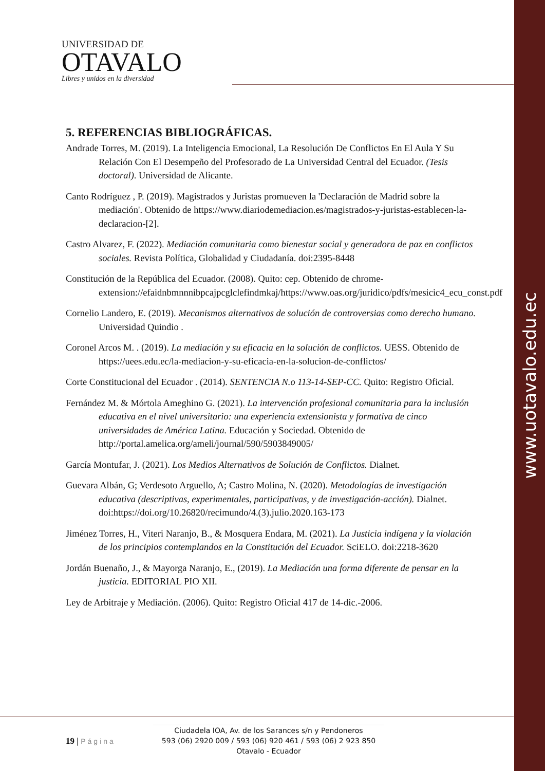www.uotavalo.edu.ec
UNIVERSIDAD DE
OTAVALO
Libres y unidos en la diversidad
5. REFERENCIAS BIBLIOGRÁFICAS.
Andrade Torres, M. (2019). La Inteligencia Emocional, La Resolución De Conflictos En El Aula Y Su Relación Con El Desempeño del Profesorado de La Universidad Central del Ecuador. (Tesis doctoral). Universidad de Alicante.
Canto Rodríguez , P. (2019). Magistrados y Juristas promueven la 'Declaración de Madrid sobre la mediación'. Obtenido de https://www.diariodemediacion.es/magistrados-y-juristas-establecen-la-declaracion-[2].
Castro Alvarez, F. (2022). Mediación comunitaria como bienestar social y generadora de paz en conflictos sociales. Revista Política, Globalidad y Ciudadanía. doi:2395-8448
Constitución de la República del Ecuador. (2008). Quito: cep. Obtenido de chrome-extension://efaidnbmnnnibpcajpcglclefindmkaj/https://www.oas.org/juridico/pdfs/mesicic4_ecu_const.pdf
Cornelio Landero, E. (2019). Mecanismos alternativos de solución de controversias como derecho humano. Universidad Quindio .
Coronel Arcos M. . (2019). La mediación y su eficacia en la solución de conflictos. UESS. Obtenido de https://uees.edu.ec/la-mediacion-y-su-eficacia-en-la-solucion-de-conflictos/
Corte Constitucional del Ecuador . (2014). SENTENCIA N.o 113-14-SEP-CC. Quito: Registro Oficial.
Fernández M. & Mórtola Ameghino G. (2021). La intervención profesional comunitaria para la inclusión educativa en el nivel universitario: una experiencia extensionista y formativa de cinco universidades de América Latina. Educación y Sociedad. Obtenido de http://portal.amelica.org/ameli/journal/590/5903849005/
García Montufar, J. (2021). Los Medios Alternativos de Solución de Conflictos. Dialnet.
Guevara Albán, G; Verdesoto Arguello, A; Castro Molina, N. (2020). Metodologías de investigación educativa (descriptivas, experimentales, participativas, y de investigación-acción). Dialnet. doi:https://doi.org/10.26820/recimundo/4.(3).julio.2020.163-173
Jiménez Torres, H., Viteri Naranjo, B., & Mosquera Endara, M. (2021). La Justicia indígena y la violación de los principios contemplandos en la Constitución del Ecuador. SciELO. doi:2218-3620
Jordán Buenaño, J., & Mayorga Naranjo, E., (2019). La Mediación una forma diferente de pensar en la justicia. EDITORIAL PIO XII.
Ley de Arbitraje y Mediación. (2006). Quito: Registro Oficial 417 de 14-dic.-2006.
19 | Página
Ciudadela IOA, Av. de los Sarances s/n y Pendoneros
593 (06) 2920 009 / 593 (06) 920 461 / 593 (06) 2 923 850
Otavalo - Ecuador